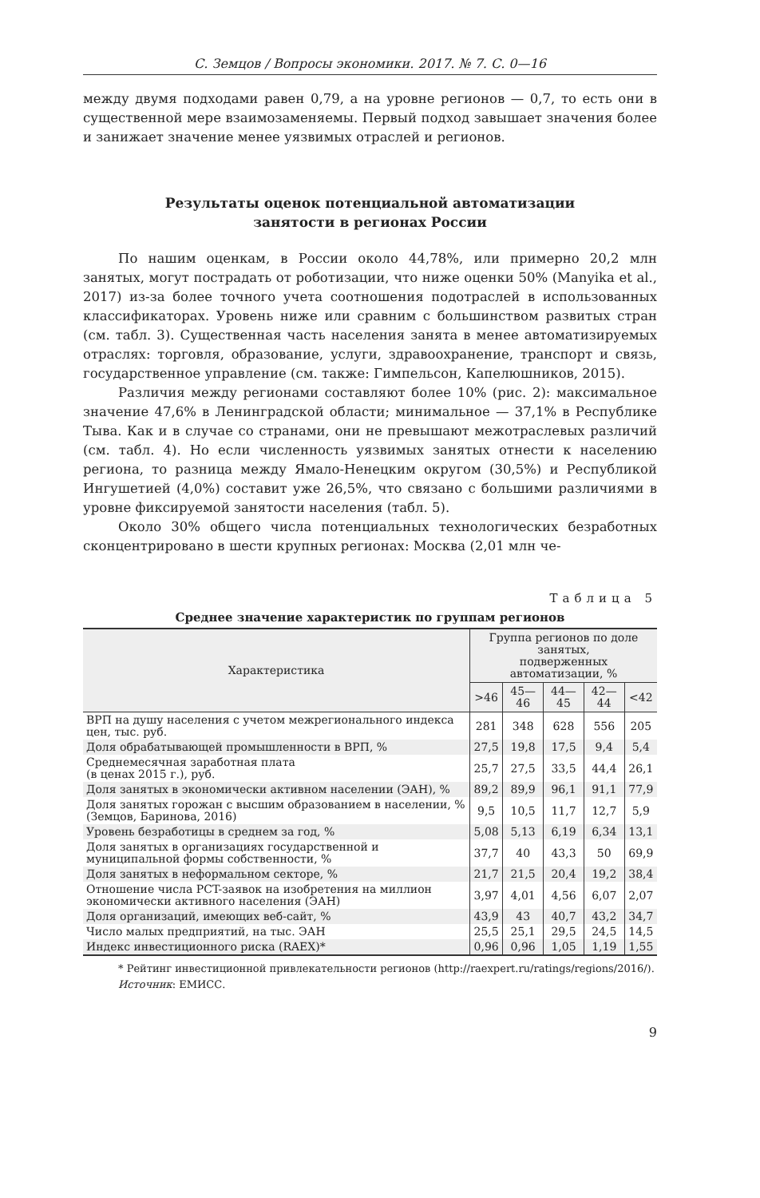С. Земцов / Вопросы экономики. 2017. № 7. С. 0—16
между двумя подходами равен 0,79, а на уровне регионов — 0,7, то есть они в существенной мере взаимозаменяемы. Первый подход завышает значения более и занижает значение менее уязвимых отраслей и регионов.
Результаты оценок потенциальной автоматизации
занятости в регионах России
По нашим оценкам, в России около 44,78%, или примерно 20,2 млн занятых, могут пострадать от роботизации, что ниже оценки 50% (Manyika et al., 2017) из-за более точного учета соотношения подотраслей в использованных классификаторах. Уровень ниже или сравним с большинством развитых стран (см. табл. 3). Существенная часть населения занята в менее автоматизируемых отраслях: торговля, образование, услуги, здравоохранение, транспорт и связь, государственное управление (см. также: Гимпельсон, Капелюшников, 2015).
Различия между регионами составляют более 10% (рис. 2): максимальное значение 47,6% в Ленинградской области; минимальное — 37,1% в Республике Тыва. Как и в случае со странами, они не превышают межотраслевых различий (см. табл. 4). Но если численность уязвимых занятых отнести к населению региона, то разница между Ямало-Ненецким округом (30,5%) и Республикой Ингушетией (4,0%) составит уже 26,5%, что связано с большими различиями в уровне фиксируемой занятости населения (табл. 5).
Около 30% общего числа потенциальных технологических безработных сконцентрировано в шести крупных регионах: Москва (2,01 млн че-
Таблица 5
Среднее значение характеристик по группам регионов
| Характеристика | Группа регионов по доле занятых, подверженных автоматизации, % | | | | |
| --- | --- | --- | --- | --- | --- |
| | >46 | 45—46 | 44—45 | 42—44 | <42 |
| ВРП на душу населения с учетом межрегионального индекса цен, тыс. руб. | 281 | 348 | 628 | 556 | 205 |
| Доля обрабатывающей промышленности в ВРП, % | 27,5 | 19,8 | 17,5 | 9,4 | 5,4 |
| Среднемесячная заработная плата (в ценах 2015 г.), руб. | 25,7 | 27,5 | 33,5 | 44,4 | 26,1 |
| Доля занятых в экономически активном населении (ЭАН), % | 89,2 | 89,9 | 96,1 | 91,1 | 77,9 |
| Доля занятых горожан с высшим образованием в населении, % (Земцов, Баринова, 2016) | 9,5 | 10,5 | 11,7 | 12,7 | 5,9 |
| Уровень безработицы в среднем за год, % | 5,08 | 5,13 | 6,19 | 6,34 | 13,1 |
| Доля занятых в организациях государственной и муниципальной формы собственности, % | 37,7 | 40 | 43,3 | 50 | 69,9 |
| Доля занятых в неформальном секторе, % | 21,7 | 21,5 | 20,4 | 19,2 | 38,4 |
| Отношение числа PCT-заявок на изобретения на миллион экономически активного населения (ЭАН) | 3,97 | 4,01 | 4,56 | 6,07 | 2,07 |
| Доля организаций, имеющих веб-сайт, % | 43,9 | 43 | 40,7 | 43,2 | 34,7 |
| Число малых предприятий, на тыс. ЭАН | 25,5 | 25,1 | 29,5 | 24,5 | 14,5 |
| Индекс инвестиционного риска (RAEX)* | 0,96 | 0,96 | 1,05 | 1,19 | 1,55 |
* Рейтинг инвестиционной привлекательности регионов (http://raexpert.ru/ratings/regions/2016/).
Источник: ЕМИСС.
9